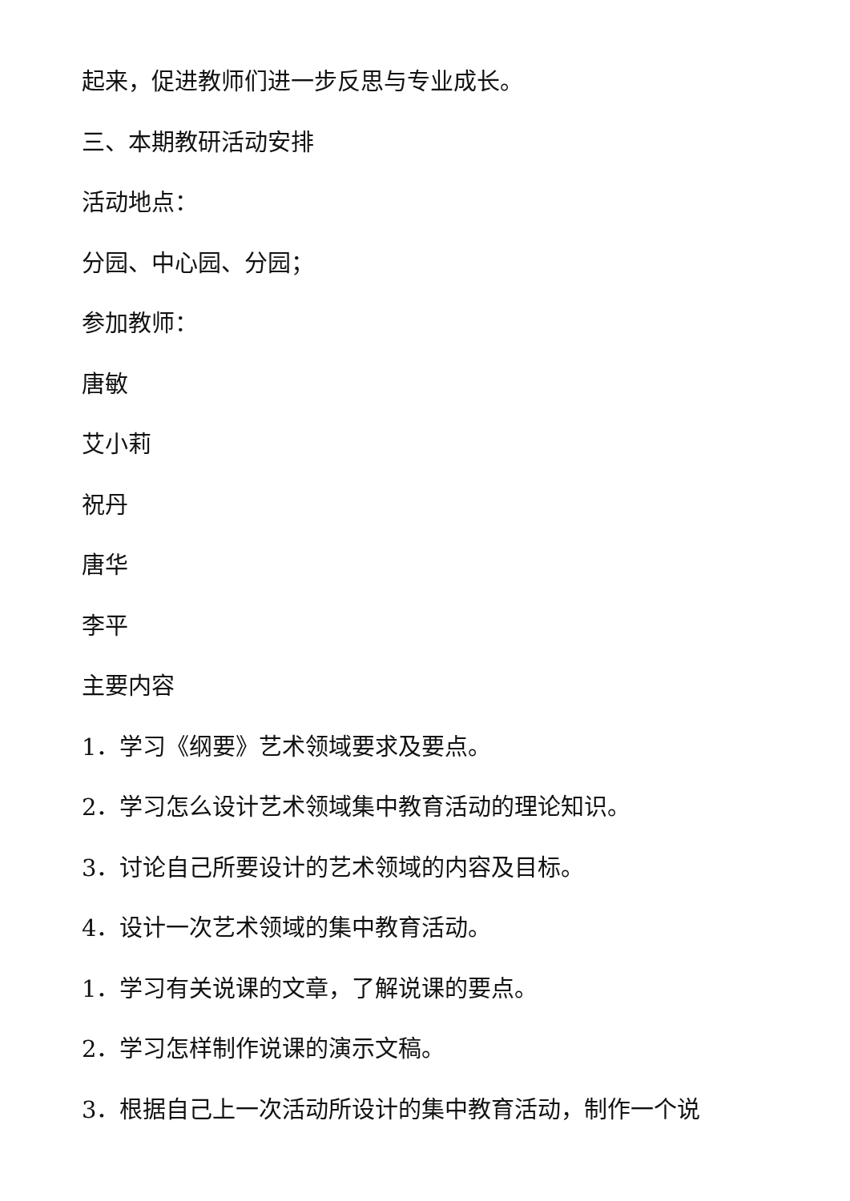起来，促进教师们进一步反思与专业成长。
三、本期教研活动安排
活动地点：
分园、中心园、分园；
参加教师：
唐敏
艾小莉
祝丹
唐华
李平
主要内容
1．学习《纲要》艺术领域要求及要点。
2．学习怎么设计艺术领域集中教育活动的理论知识。
3．讨论自己所要设计的艺术领域的内容及目标。
4．设计一次艺术领域的集中教育活动。
1．学习有关说课的文章，了解说课的要点。
2．学习怎样制作说课的演示文稿。
3．根据自己上一次活动所设计的集中教育活动，制作一个说